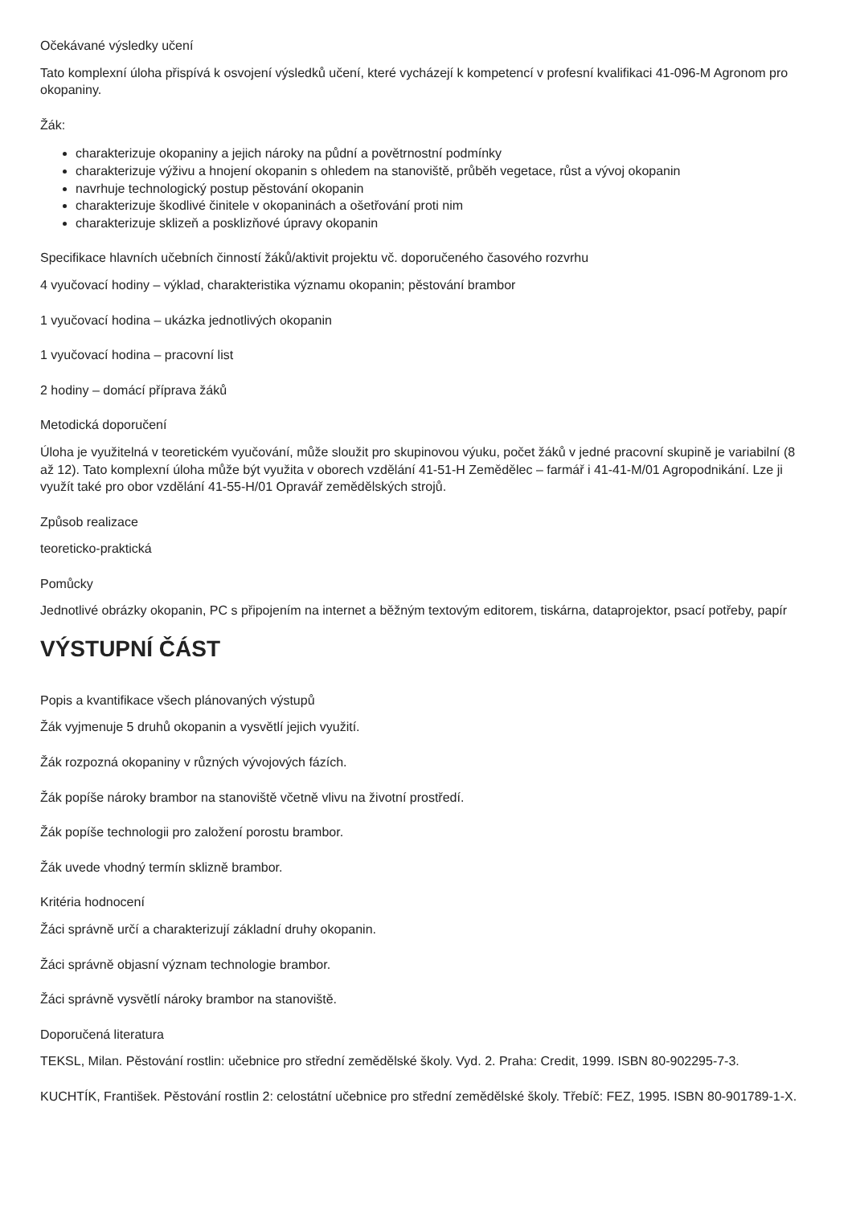Očekávané výsledky učení
Tato komplexní úloha přispívá k osvojení výsledků učení, které vycházejí k kompetencí v profesní kvalifikaci 41-096-M Agronom pro okopaniny.
Žák:
charakterizuje okopaniny a jejich nároky na půdní a povětrnostní podmínky
charakterizuje výživu a hnojení okopanin s ohledem na stanoviště, průběh vegetace, růst a vývoj okopanin
navrhuje technologický postup pěstování okopanin
charakterizuje škodlivé činitele v okopaninách a ošetřování proti nim
charakterizuje sklizeň a posklizňové úpravy okopanin
Specifikace hlavních učebních činností žáků/aktivit projektu vč. doporučeného časového rozvrhu
4 vyučovací hodiny – výklad, charakteristika významu okopanin; pěstování brambor
1 vyučovací hodina – ukázka jednotlivých okopanin
1 vyučovací hodina – pracovní list
2 hodiny – domácí příprava žáků
Metodická doporučení
Úloha je využitelná v teoretickém vyučování, může sloužit pro skupinovou výuku, počet žáků v jedné pracovní skupině je variabilní (8 až 12). Tato komplexní úloha může být využita v oborech vzdělání 41-51-H Zemědělec – farmář i 41-41-M/01 Agropodnikání. Lze ji využít také pro obor vzdělání 41-55-H/01 Opravář zemědělských strojů.
Způsob realizace
teoreticko-praktická
Pomůcky
Jednotlivé obrázky okopanin, PC s připojením na internet a běžným textovým editorem, tiskárna, dataprojektor, psací potřeby, papír
VÝSTUPNÍ ČÁST
Popis a kvantifikace všech plánovaných výstupů
Žák vyjmenuje 5 druhů okopanin a vysvětlí jejich využití.
Žák rozpozná okopaniny v různých vývojových fázích.
Žák popíše nároky brambor na stanoviště včetně vlivu na životní prostředí.
Žák popíše technologii pro založení porostu brambor.
Žák uvede vhodný termín sklizně brambor.
Kritéria hodnocení
Žáci správně určí a charakterizují základní druhy okopanin.
Žáci správně objasní význam technologie brambor.
Žáci správně vysvětlí nároky brambor na stanoviště.
Doporučená literatura
TEKSL, Milan. Pěstování rostlin: učebnice pro střední zemědělské školy. Vyd. 2. Praha: Credit, 1999. ISBN 80-902295-7-3.
KUCHTÍK, František. Pěstování rostlin 2: celostátní učebnice pro střední zemědělské školy. Třebíč: FEZ, 1995. ISBN 80-901789-1-X.